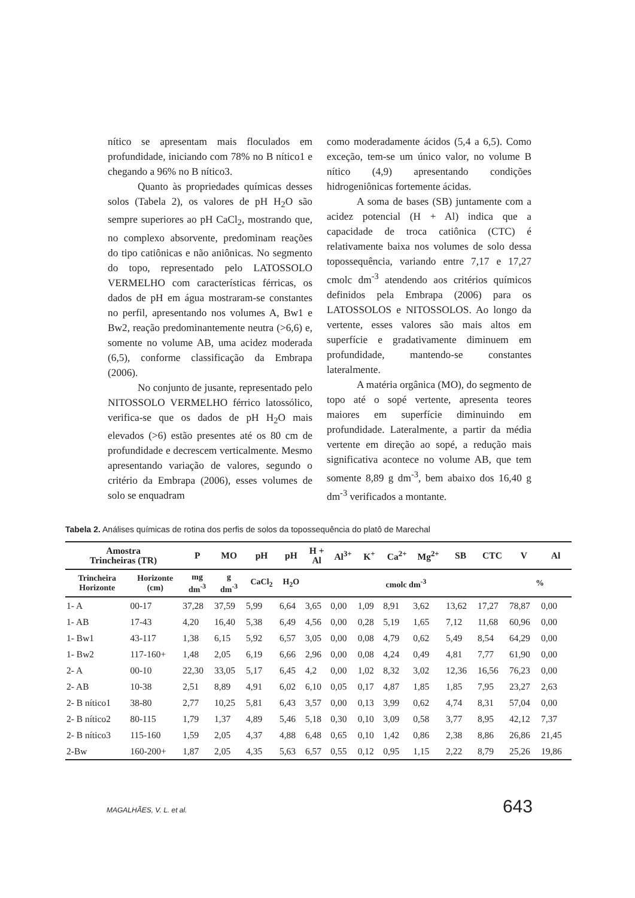nítico se apresentam mais floculados em profundidade, iniciando com 78% no B nítico1 e chegando a 96% no B nítico3.
Quanto às propriedades químicas desses solos (Tabela 2), os valores de pH H<sub>2</sub>O são sempre superiores ao pH CaCl<sub>2</sub>, mostrando que, no complexo absorvente, predominam reações do tipo catiônicas e não aniônicas. No segmento do topo, representado pelo LATOSSOLO VERMELHO com características férricas, os dados de pH em água mostraram-se constantes no perfil, apresentando nos volumes A, Bw1 e Bw2, reação predominantemente neutra (>6,6) e, somente no volume AB, uma acidez moderada (6,5), conforme classificação da Embrapa (2006).
No conjunto de jusante, representado pelo NITOSSOLO VERMELHO férrico latossólico, verifica-se que os dados de pH H<sub>2</sub>O mais elevados (>6) estão presentes até os 80 cm de profundidade e decrescem verticalmente. Mesmo apresentando variação de valores, segundo o critério da Embrapa (2006), esses volumes de solo se enquadram
como moderadamente ácidos (5,4 a 6,5). Como exceção, tem-se um único valor, no volume B nítico (4,9) apresentando condições hidrogeniônicas fortemente ácidas.
A soma de bases (SB) juntamente com a acidez potencial (H + Al) indica que a capacidade de troca catiônica (CTC) é relativamente baixa nos volumes de solo dessa topossequência, variando entre 7,17 e 17,27 cmolc dm<sup>-3</sup> atendendo aos critérios químicos definidos pela Embrapa (2006) para os LATOSSOLOS e NITOSSOLOS. Ao longo da vertente, esses valores são mais altos em superfície e gradativamente diminuem em profundidade, mantendo-se constantes lateralmente.
A matéria orgânica (MO), do segmento de topo até o sopé vertente, apresenta teores maiores em superfície diminuindo em profundidade. Lateralmente, a partir da média vertente em direção ao sopé, a redução mais significativa acontece no volume AB, que tem somente 8,89 g dm<sup>-3</sup>, bem abaixo dos 16,40 g dm<sup>-3</sup> verificados a montante.
Tabela 2. Análises químicas de rotina dos perfis de solos da topossequência do platô de Marechal
| Amostra Trincheiras (TR) | | P | MO | pH | pH | H + Al | Al<sup>3+</sup> | K<sup>+</sup> | Ca<sup>2+</sup> | Mg<sup>2+</sup> | SB | CTC | V | Al |
| --- | --- | --- | --- | --- | --- | --- | --- | --- | --- | --- | --- | --- | --- | --- |
| Trincheira Horizonte | Horizonte (cm) | mg dm<sup>-3</sup> | g dm<sup>-3</sup> | CaCl<sub>2</sub> | H<sub>2</sub>O | cmolc dm<sup>-3</sup> | | | | | | | % | |
| 1- A | 00-17 | 37,28 | 37,59 | 5,99 | 6,64 | 3,65 | 0,00 | 1,09 | 8,91 | 3,62 | 13,62 | 17,27 | 78,87 | 0,00 |
| 1- AB | 17-43 | 4,20 | 16,40 | 5,38 | 6,49 | 4,56 | 0,00 | 0,28 | 5,19 | 1,65 | 7,12 | 11,68 | 60,96 | 0,00 |
| 1- Bw1 | 43-117 | 1,38 | 6,15 | 5,92 | 6,57 | 3,05 | 0,00 | 0,08 | 4,79 | 0,62 | 5,49 | 8,54 | 64,29 | 0,00 |
| 1- Bw2 | 117-160+ | 1,48 | 2,05 | 6,19 | 6,66 | 2,96 | 0,00 | 0,08 | 4,24 | 0,49 | 4,81 | 7,77 | 61,90 | 0,00 |
| 2- A | 00-10 | 22,30 | 33,05 | 5,17 | 6,45 | 4,2 | 0,00 | 1,02 | 8,32 | 3,02 | 12,36 | 16,56 | 76,23 | 0,00 |
| 2- AB | 10-38 | 2,51 | 8,89 | 4,91 | 6,02 | 6,10 | 0,05 | 0,17 | 4,87 | 1,85 | 1,85 | 7,95 | 23,27 | 2,63 |
| 2- B nítico1 | 38-80 | 2,77 | 10,25 | 5,81 | 6,43 | 3,57 | 0,00 | 0,13 | 3,99 | 0,62 | 4,74 | 8,31 | 57,04 | 0,00 |
| 2- B nítico2 | 80-115 | 1,79 | 1,37 | 4,89 | 5,46 | 5,18 | 0,30 | 0,10 | 3,09 | 0,58 | 3,77 | 8,95 | 42,12 | 7,37 |
| 2- B nítico3 | 115-160 | 1,59 | 2,05 | 4,37 | 4,88 | 6,48 | 0,65 | 0,10 | 1,42 | 0,86 | 2,38 | 8,86 | 26,86 | 21,45 |
| 2-Bw | 160-200+ | 1,87 | 2,05 | 4,35 | 5,63 | 6,57 | 0,55 | 0,12 | 0,95 | 1,15 | 2,22 | 8,79 | 25,26 | 19,86 |
MAGALHÃES, V. L. et al. 643